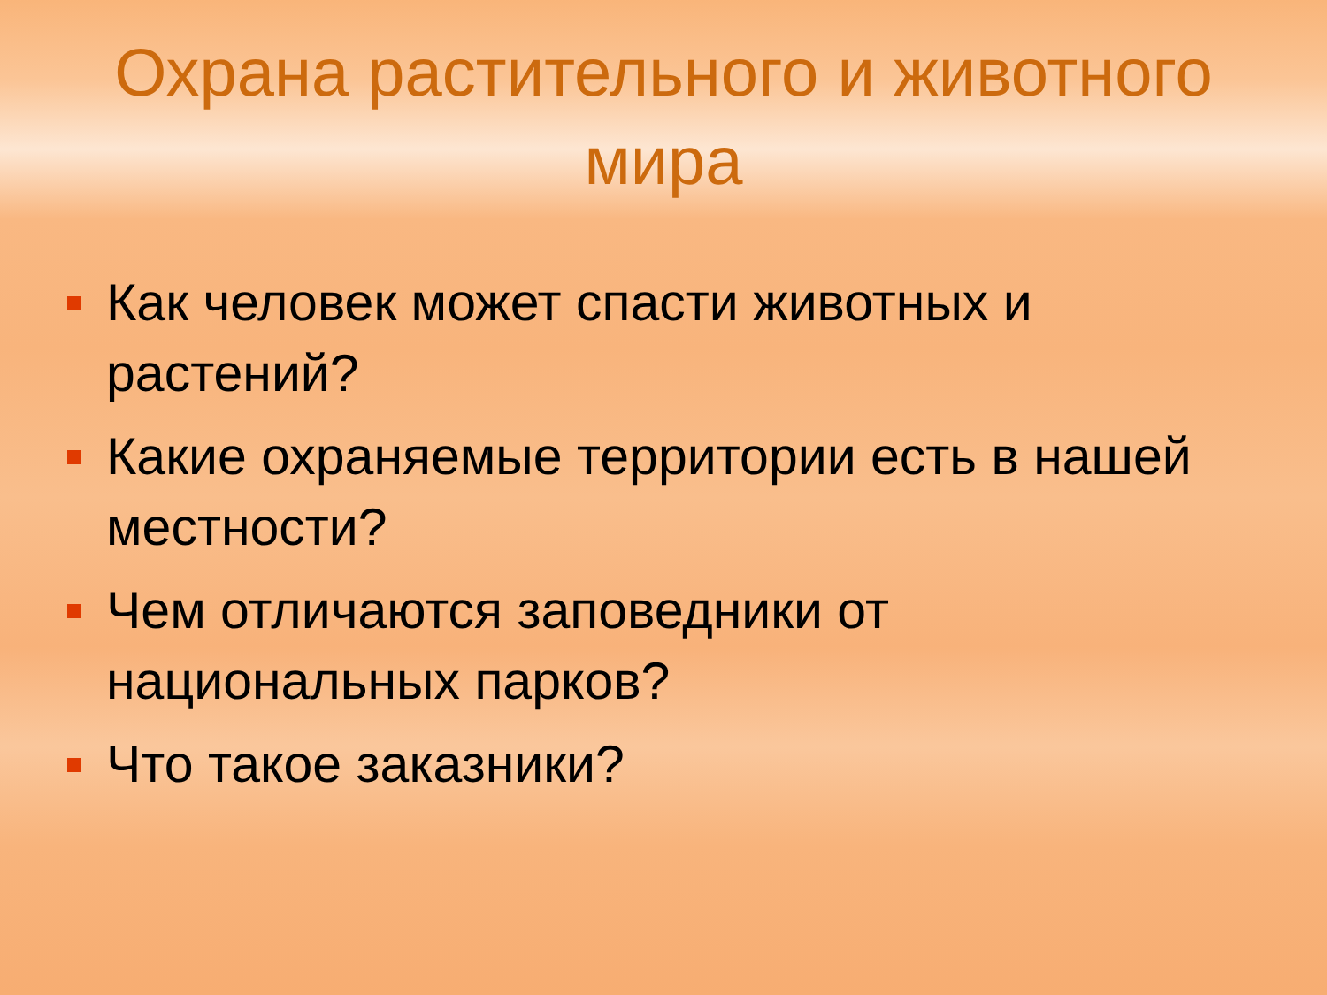Охрана растительного и животного мира
Как человек может спасти животных и растений?
Какие охраняемые территории есть в нашей местности?
Чем отличаются заповедники от национальных парков?
Что такое заказники?